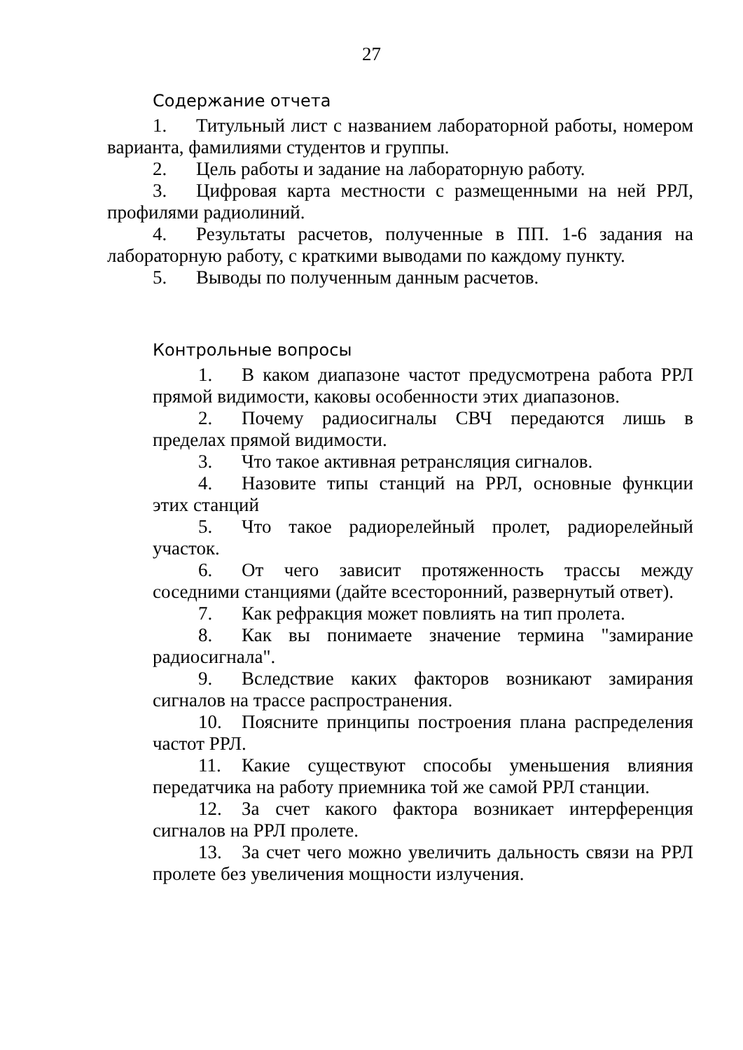27
Содержание отчета
1. Титульный лист с названием лабораторной работы, номером варианта, фамилиями студентов и группы.
2. Цель работы и задание на лабораторную работу.
3. Цифровая карта местности с размещенными на ней РРЛ, профилями радиолиний.
4. Результаты расчетов, полученные в ПП. 1-6 задания на лабораторную работу, с краткими выводами по каждому пункту.
5. Выводы по полученным данным расчетов.
Контрольные вопросы
1. В каком диапазоне частот предусмотрена работа РРЛ прямой видимости, каковы особенности этих диапазонов.
2. Почему радиосигналы СВЧ передаются лишь в пределах прямой видимости.
3. Что такое активная ретрансляция сигналов.
4. Назовите типы станций на РРЛ, основные функции этих станций
5. Что такое радиорелейный пролет, радиорелейный участок.
6. От чего зависит протяженность трассы между соседними станциями (дайте всесторонний, развернутый ответ).
7. Как рефракция может повлиять на тип пролета.
8. Как вы понимаете значение термина "замирание радиосигнала".
9. Вследствие каких факторов возникают замирания сигналов на трассе распространения.
10. Поясните принципы построения плана распределения частот РРЛ.
11. Какие существуют способы уменьшения влияния передатчика на работу приемника той же самой РРЛ станции.
12. За счет какого фактора возникает интерференция сигналов на РРЛ пролете.
13. За счет чего можно увеличить дальность связи на РРЛ пролете без увеличения мощности излучения.